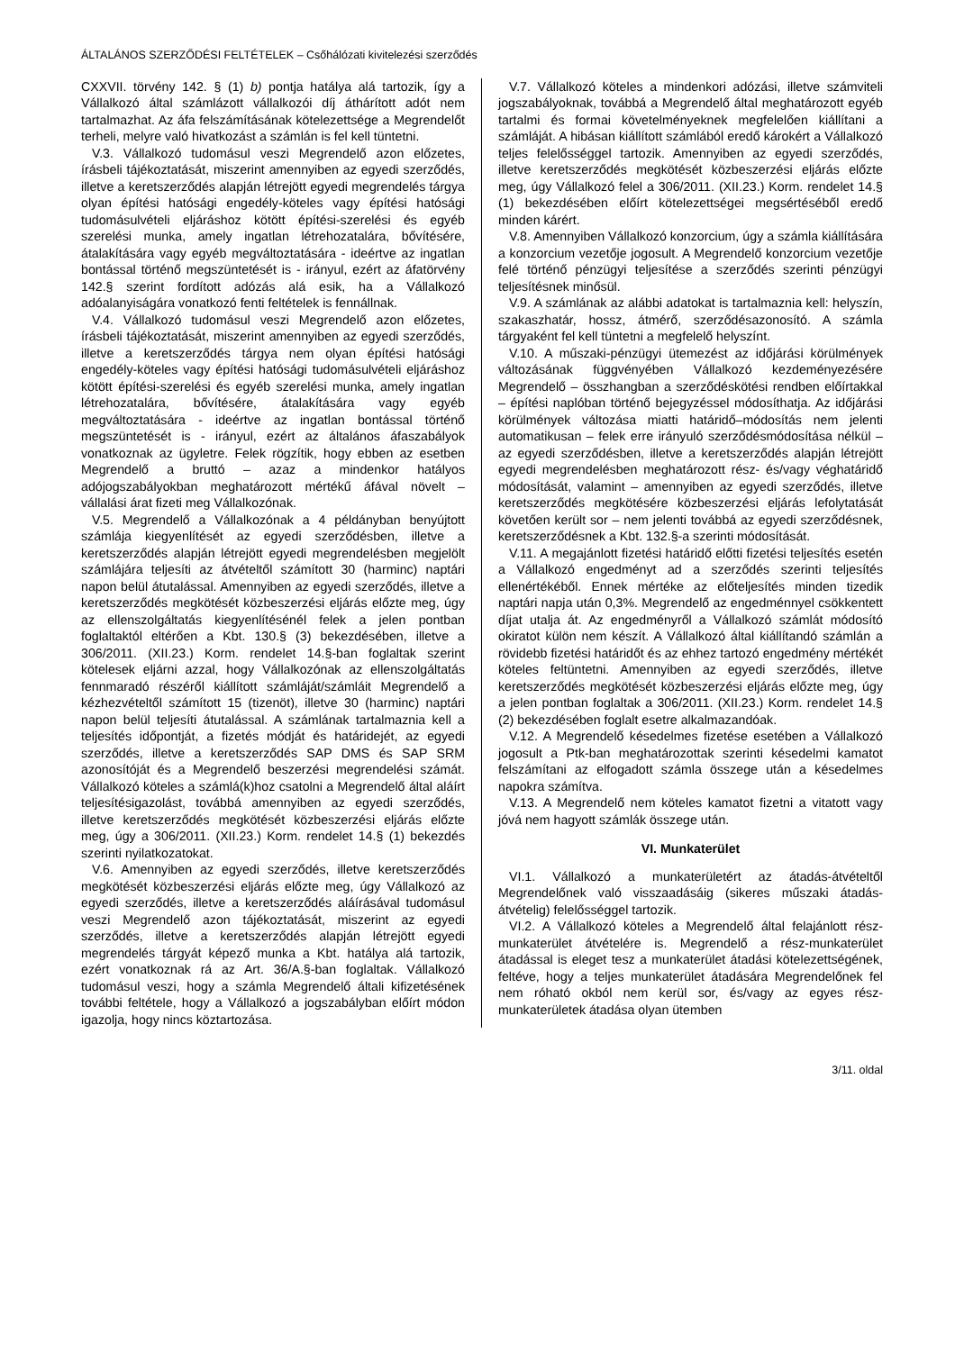ÁLTALÁNOS SZERZŐDÉSI FELTÉTELEK – Csőhálózati kivitelezési szerződés
CXXVII. törvény 142. § (1) b) pontja hatálya alá tartozik, így a Vállalkozó által számlázott vállalkozói díj áthárított adót nem tartalmazhat. Az áfa felszámításának kötelezettsége a Megrendelőt terheli, melyre való hivatkozást a számlán is fel kell tüntetni.
V.3. Vállalkozó tudomásul veszi Megrendelő azon előzetes, írásbeli tájékoztatását, miszerint amennyiben az egyedi szerződés, illetve a keretszerződés alapján létrejött egyedi megrendelés tárgya olyan építési hatósági engedély-köteles vagy építési hatósági tudomásulvételi eljáráshoz kötött építési-szerelési és egyéb szerelési munka, amely ingatlan létrehozatalára, bővítésére, átalakítására vagy egyéb megváltoztatására - ideértve az ingatlan bontással történő megszüntetését is - irányul, ezért az áfatörvény 142.§ szerint fordított adózás alá esik, ha a Vállalkozó adóalanyiságára vonatkozó fenti feltételek is fennállnak.
V.4. Vállalkozó tudomásul veszi Megrendelő azon előzetes, írásbeli tájékoztatását, miszerint amennyiben az egyedi szerződés, illetve a keretszerződés tárgya nem olyan építési hatósági engedély-köteles vagy építési hatósági tudomásulvételi eljáráshoz kötött építési-szerelési és egyéb szerelési munka, amely ingatlan létrehozatalára, bővítésére, átalakítására vagy egyéb megváltoztatására - ideértve az ingatlan bontással történő megszüntetését is - irányul, ezért az általános áfaszabályok vonatkoznak az ügyletre. Felek rögzítik, hogy ebben az esetben Megrendelő a bruttó – azaz a mindenkor hatályos adójogszabályokban meghatározott mértékű áfával növelt – vállalási árat fizeti meg Vállalkozónak.
V.5. Megrendelő a Vállalkozónak a 4 példányban benyújtott számlája kiegyenlítését az egyedi szerződésben, illetve a keretszerződés alapján létrejött egyedi megrendelésben megjelölt számlájára teljesíti az átvételtől számított 30 (harminc) naptári napon belül átutalással. Amennyiben az egyedi szerződés, illetve a keretszerződés megkötését közbeszerzési eljárás előzte meg, úgy az ellenszolgáltatás kiegyenlítésénél felek a jelen pontban foglaltaktól eltérően a Kbt. 130.§ (3) bekezdésében, illetve a 306/2011. (XII.23.) Korm. rendelet 14.§-ban foglaltak szerint kötelesek eljárni azzal, hogy Vállalkozónak az ellenszolgáltatás fennmaradó részéről kiállított számláját/számláit Megrendelő a kézhezvételtől számított 15 (tizenöt), illetve 30 (harminc) naptári napon belül teljesíti átutalással. A számlának tartalmaznia kell a teljesítés időpontját, a fizetés módját és határidejét, az egyedi szerződés, illetve a keretszerződés SAP DMS és SAP SRM azonosítóját és a Megrendelő beszerzési megrendelési számát. Vállalkozó köteles a számlá(k)hoz csatolni a Megrendelő által aláírt teljesítésigazolást, továbbá amennyiben az egyedi szerződés, illetve keretszerződés megkötését közbeszerzési eljárás előzte meg, úgy a 306/2011. (XII.23.) Korm. rendelet 14.§ (1) bekezdés szerinti nyilatkozatokat.
V.6. Amennyiben az egyedi szerződés, illetve keretszerződés megkötését közbeszerzési eljárás előzte meg, úgy Vállalkozó az egyedi szerződés, illetve a keretszerződés aláírásával tudomásul veszi Megrendelő azon tájékoztatását, miszerint az egyedi szerződés, illetve a keretszerződés alapján létrejött egyedi megrendelés tárgyát képező munka a Kbt. hatálya alá tartozik, ezért vonatkoznak rá az Art. 36/A.§-ban foglaltak. Vállalkozó tudomásul veszi, hogy a számla Megrendelő általi kifizetésének további feltétele, hogy a Vállalkozó a jogszabályban előírt módon igazolja, hogy nincs köztartozása.
V.7. Vállalkozó köteles a mindenkori adózási, illetve számviteli jogszabályoknak, továbbá a Megrendelő által meghatározott egyéb tartalmi és formai követelményeknek megfelelően kiállítani a számláját. A hibásan kiállított számlából eredő károkért a Vállalkozó teljes felelősséggel tartozik. Amennyiben az egyedi szerződés, illetve keretszerződés megkötését közbeszerzési eljárás előzte meg, úgy Vállalkozó felel a 306/2011. (XII.23.) Korm. rendelet 14.§ (1) bekezdésében előírt kötelezettségei megsértéséből eredő minden kárért.
V.8. Amennyiben Vállalkozó konzorcium, úgy a számla kiállítására a konzorcium vezetője jogosult. A Megrendelő konzorcium vezetője felé történő pénzügyi teljesítése a szerződés szerinti pénzügyi teljesítésnek minősül.
V.9. A számlának az alábbi adatokat is tartalmaznia kell: helyszín, szakaszhatár, hossz, átmérő, szerződésazonosító. A számla tárgyaként fel kell tüntetni a megfelelő helyszínt.
V.10. A műszaki-pénzügyi ütemezést az időjárási körülmények változásának függvényében Vállalkozó kezdeményezésére Megrendelő – összhangban a szerződéskötési rendben előírtakkal – építési naplóban történő bejegyzéssel módosíthatja. Az időjárási körülmények változása miatti határidő–módosítás nem jelenti automatikusan – felek erre irányuló szerződésmódosítása nélkül – az egyedi szerződésben, illetve a keretszerződés alapján létrejött egyedi megrendelésben meghatározott rész- és/vagy véghatáridő módosítását, valamint – amennyiben az egyedi szerződés, illetve keretszerződés megkötésére közbeszerzési eljárás lefolytatását követően került sor – nem jelenti továbbá az egyedi szerződésnek, keretszerződésnek a Kbt. 132.§-a szerinti módosítását.
V.11. A megajánlott fizetési határidő előtti fizetési teljesítés esetén a Vállalkozó engedményt ad a szerződés szerinti teljesítés ellenértékéből. Ennek mértéke az előteljesítés minden tizedik naptári napja után 0,3%. Megrendelő az engedménnyel csökkentett díjat utalja át. Az engedményről a Vállalkozó számlát módosító okiratot külön nem készít. A Vállalkozó által kiállítandó számlán a rövidebb fizetési határidőt és az ehhez tartozó engedmény mértékét köteles feltüntetni. Amennyiben az egyedi szerződés, illetve keretszerződés megkötését közbeszerzési eljárás előzte meg, úgy a jelen pontban foglaltak a 306/2011. (XII.23.) Korm. rendelet 14.§ (2) bekezdésében foglalt esetre alkalmazandóak.
V.12. A Megrendelő késedelmes fizetése esetében a Vállalkozó jogosult a Ptk-ban meghatározottak szerinti késedelmi kamatot felszámítani az elfogadott számla összege után a késedelmes napokra számítva.
V.13. A Megrendelő nem köteles kamatot fizetni a vitatott vagy jóvá nem hagyott számlák összege után.
VI. Munkaterület
VI.1. Vállalkozó a munkaterületért az átadás-átvételtől Megrendelőnek való visszaadásáig (sikeres műszaki átadás-átvételig) felelősséggel tartozik.
VI.2. A Vállalkozó köteles a Megrendelő által felajánlott rész-munkaterület átvételére is. Megrendelő a rész-munkaterület átadással is eleget tesz a munkaterület átadási kötelezettségének, feltéve, hogy a teljes munkaterület átadására Megrendelőnek fel nem róható okból nem kerül sor, és/vagy az egyes rész-munkaterületek átadása olyan ütemben
3/11. oldal